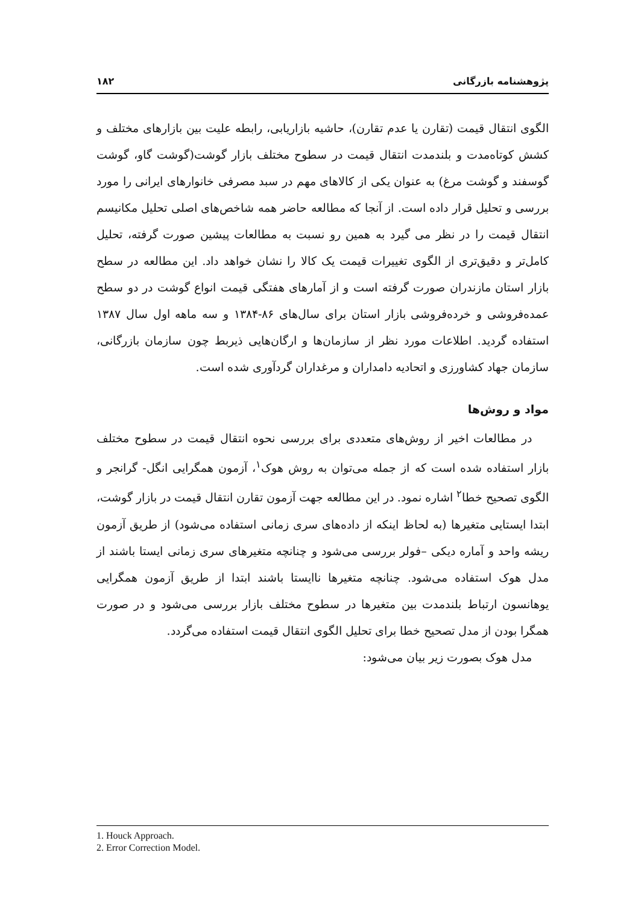پژوهشنامه بازرگانی ۱۸۲
الگوی انتقال قیمت (تقارن یا عدم تقارن)، حاشیه بازاریابی، رابطه علیت بین بازارهای مختلف و کشش کوتاه‌مدت و بلندمدت انتقال قیمت در سطوح مختلف بازار گوشت(گوشت گاو، گوشت گوسفند و گوشت مرغ) به عنوان یکی از کالاهای مهم در سبد مصرفی خانوارهای ایرانی را مورد بررسی و تحلیل قرار داده است. از آنجا که مطالعه حاضر همه شاخص‌های اصلی تحلیل مکانیسم انتقال قیمت را در نظر می گیرد به همین رو نسبت به مطالعات پیشین صورت گرفته، تحلیل کامل‌تر و دقیق‌تری از الگوی تغییرات قیمت یک کالا را نشان خواهد داد. این مطالعه در سطح بازار استان مازندران صورت گرفته است و از آمارهای هفتگی قیمت انواع گوشت در دو سطح عمده‌فروشی و خرده‌فروشی بازار استان برای سال‌های ۸۶-۱۳۸۴ و سه ماهه اول سال ۱۳۸۷ استفاده گردید. اطلاعات مورد نظر از سازمان‌ها و ارگان‌هایی ذیربط چون سازمان بازرگانی، سازمان جهاد کشاورزی و اتحادیه دامداران و مرغداران گردآوری شده است.
مواد و روش‌ها
در مطالعات اخیر از روش‌های متعددی برای بررسی نحوه انتقال قیمت در سطوح مختلف بازار استفاده شده است که از جمله می‌توان به روش هوک<sup>۱</sup>، آزمون همگرایی انگل- گرانجر و الگوی تصحیح خطا<sup>۲</sup> اشاره نمود. در این مطالعه جهت آزمون تقارن انتقال قیمت در بازار گوشت، ابتدا ایستایی متغیرها (به لحاظ اینکه از داده‌های سری زمانی استفاده می‌شود) از طریق آزمون ریشه واحد و آماره دیکی –فولر بررسی می‌شود و چنانچه متغیرهای سری زمانی ایستا باشند از مدل هوک استفاده می‌شود. چنانچه متغیرها ناایستا باشند ابتدا از طریق آزمون همگرایی یوهانسون ارتباط بلندمدت بین متغیرها در سطوح مختلف بازار بررسی می‌شود و در صورت همگرا بودن از مدل تصحیح خطا برای تحلیل الگوی انتقال قیمت استفاده می‌گردد.
مدل هوک بصورت زیر بیان می‌شود:
1. Houck Approach.
2. Error Correction Model.